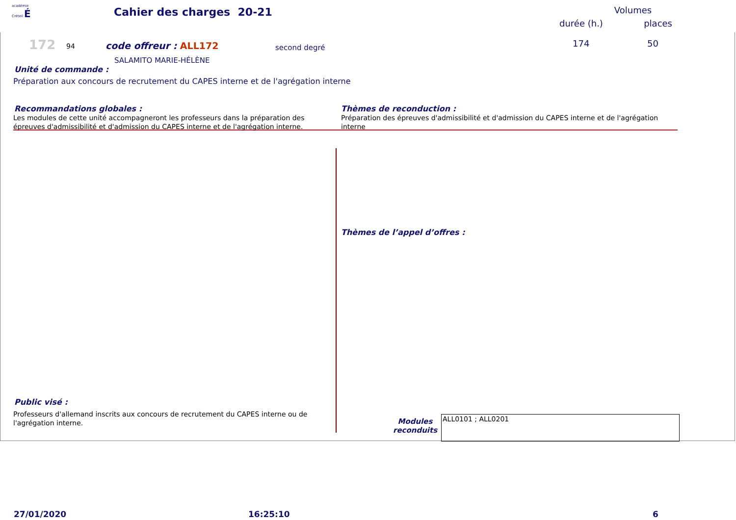académie
Créteil É
Cahier des charges 20-21
Volumes
durée (h.) places
172 94 code offreur : ALL172 second degré 174 50
SALAMITO MARIE-HÉLÈNE
Unité de commande :
Préparation aux concours de recrutement du CAPES interne et de l'agrégation interne
Recommandations globales :
Les modules de cette unité accompagneront les professeurs dans la préparation des épreuves d'admissibilité et d'admission du CAPES interne et de l'agrégation interne.
Thèmes de reconduction :
Préparation des épreuves d'admissibilité et d'admission du CAPES interne et de l'agrégation interne
Thèmes de l’appel d’offres :
Public visé :
Professeurs d'allemand inscrits aux concours de recrutement du CAPES interne ou de l'agrégation interne.
Modules reconduits
ALL0101 ; ALL0201
27/01/2020 16:25:10 6